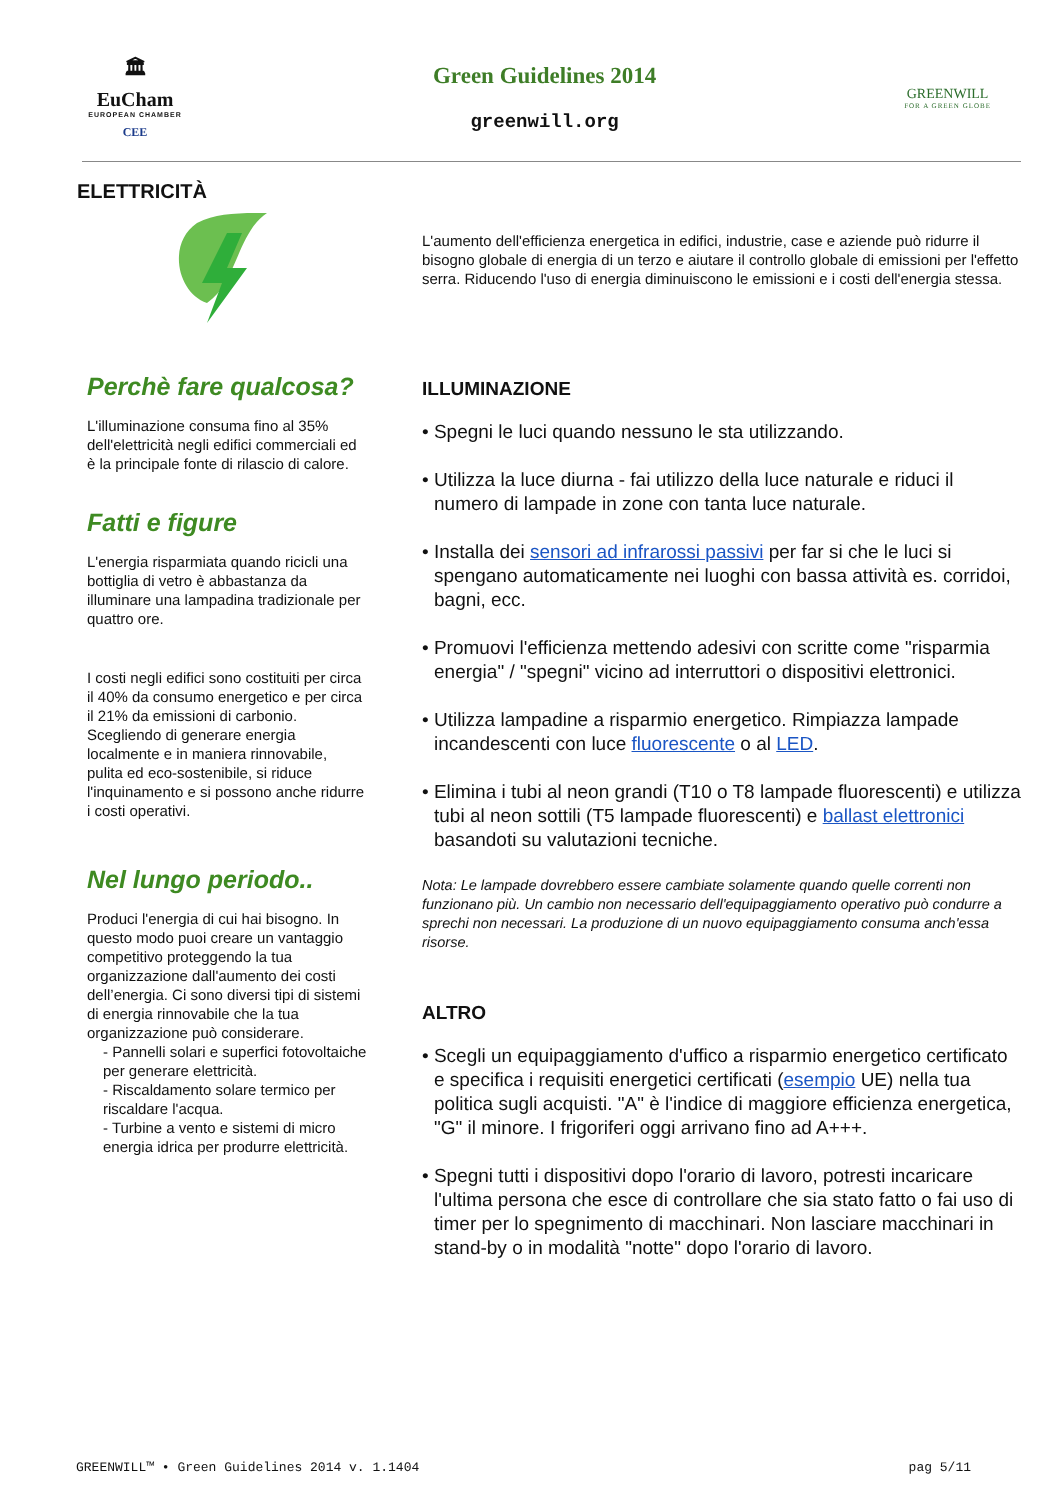🏛
EuCham
EUROPEAN CHAMBER
CEE
Green Guidelines 2014
greenwill.org
GREENWILL
FOR A GREEN GLOBE
ELETTRICITÀ
Perchè fare qualcosa?
L'illuminazione consuma fino al 35% dell'elettricità negli edifici commerciali ed è la principale fonte di rilascio di calore.
Fatti e figure
L'energia risparmiata quando ricicli una bottiglia di vetro è abbastanza da illuminare una lampadina tradizionale per quattro ore.
I costi negli edifici sono costituiti per circa il 40% da consumo energetico e per circa il 21% da emissioni di carbonio. Scegliendo di generare energia localmente e in maniera rinnovabile, pulita ed eco-sostenibile, si riduce l'inquinamento e si possono anche ridurre i costi operativi.
Nel lungo periodo..
Produci l'energia di cui hai bisogno. In questo modo puoi creare un vantaggio competitivo proteggendo la tua organizzazione dall'aumento dei costi dell’energia. Ci sono diversi tipi di sistemi di energia rinnovabile che la tua organizzazione può considerare.
- Pannelli solari e superfici fotovoltaiche per generare elettricità.
- Riscaldamento solare termico per riscaldare l'acqua.
- Turbine a vento e sistemi di micro energia idrica per produrre elettricità.
L'aumento dell'efficienza energetica in edifici, industrie, case e aziende può ridurre il bisogno globale di energia di un terzo e aiutare il controllo globale di emissioni per l'effetto serra. Riducendo l'uso di energia diminuiscono le emissioni e i costi dell'energia stessa.
ILLUMINAZIONE
• Spegni le luci quando nessuno le sta utilizzando.
• Utilizza la luce diurna - fai utilizzo della luce naturale e riduci il numero di lampade in zone con tanta luce naturale.
• Installa dei sensori ad infrarossi passivi per far si che le luci si spengano automaticamente nei luoghi con bassa attività es. corridoi, bagni, ecc.
• Promuovi l'efficienza mettendo adesivi con scritte come "risparmia energia" / "spegni" vicino ad interruttori o dispositivi elettronici.
• Utilizza lampadine a risparmio energetico. Rimpiazza lampade incandescenti con luce fluorescente o al LED.
• Elimina i tubi al neon grandi (T10 o T8 lampade fluorescenti) e utilizza tubi al neon sottili (T5 lampade fluorescenti) e ballast elettronici basandoti su valutazioni tecniche.
Nota: Le lampade dovrebbero essere cambiate solamente quando quelle correnti non funzionano più. Un cambio non necessario dell'equipaggiamento operativo può condurre a sprechi non necessari. La produzione di un nuovo equipaggiamento consuma anch'essa risorse.
ALTRO
• Scegli un equipaggiamento d'uffico a risparmio energetico certificato e specifica i requisiti energetici certificati (esempio UE) nella tua politica sugli acquisti. "A" è l'indice di maggiore efficienza energetica, "G" il minore. I frigoriferi oggi arrivano fino ad A+++.
• Spegni tutti i dispositivi dopo l'orario di lavoro, potresti incaricare l'ultima persona che esce di controllare che sia stato fatto o fai uso di timer per lo spegnimento di macchinari. Non lasciare macchinari in stand-by o in modalità "notte" dopo l'orario di lavoro.
GREENWILL™ • Green Guidelines 2014 v. 1.1404 pag 5/11